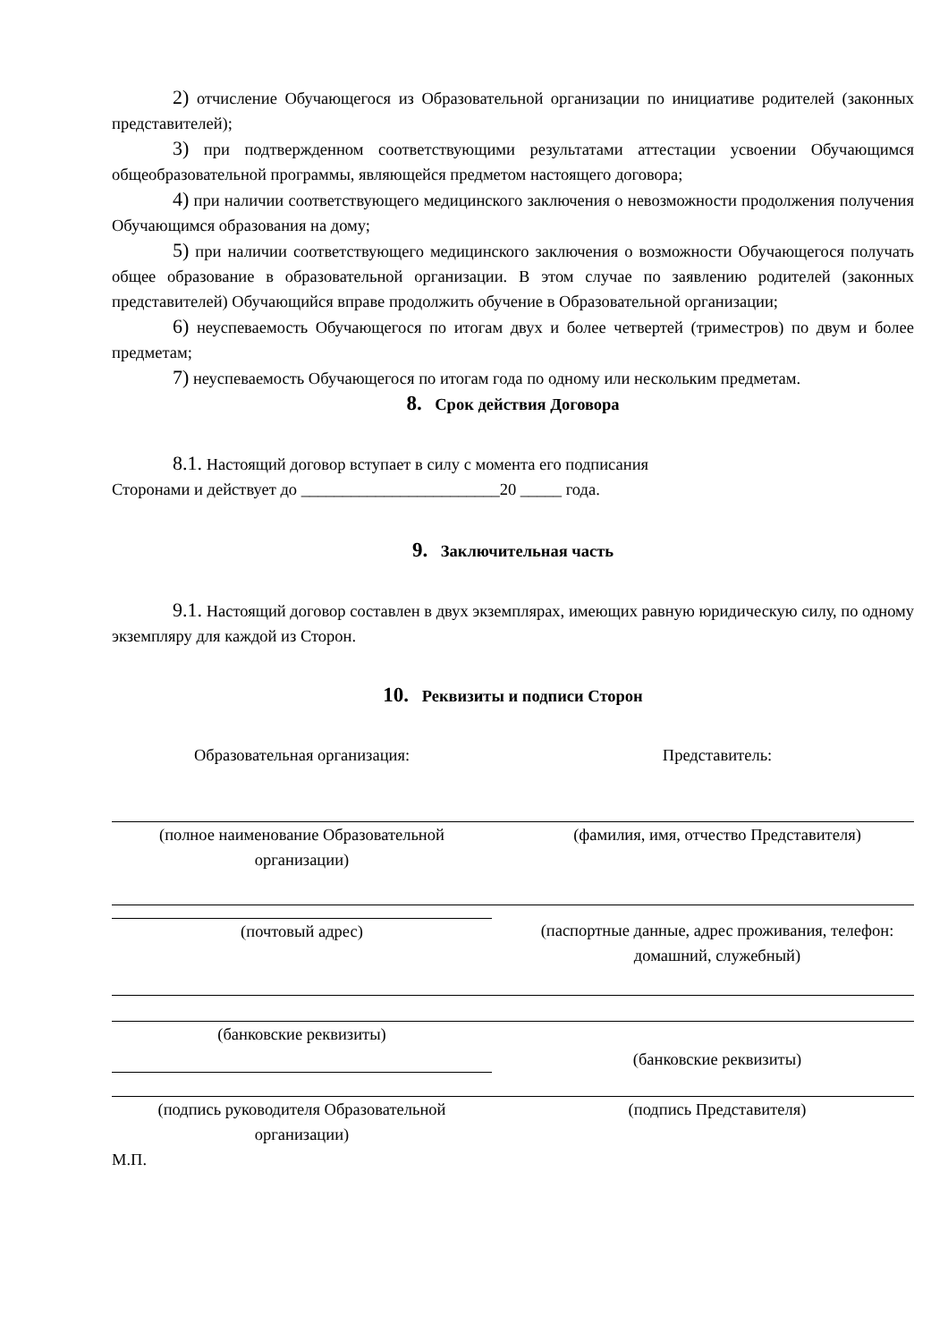2) отчисление Обучающегося из Образовательной организации по инициативе родителей (законных представителей);
3) при подтвержденном соответствующими результатами аттестации усвоении Обучающимся общеобразовательной программы, являющейся предметом настоящего договора;
4) при наличии соответствующего медицинского заключения о невозможности продолжения получения Обучающимся образования на дому;
5) при наличии соответствующего медицинского заключения о возможности Обучающегося получать общее образование в образовательной организации. В этом случае по заявлению родителей (законных представителей) Обучающийся вправе продолжить обучение в Образовательной организации;
6) неуспеваемость Обучающегося по итогам двух и более четвертей (триместров) по двум и более предметам;
7) неуспеваемость Обучающегося по итогам года по одному или нескольким предметам.
8. Срок действия Договора
8.1. Настоящий договор вступает в силу с момента его подписания
Сторонами и действует до ________________________20 _____ года.
9. Заключительная часть
9.1. Настоящий договор составлен в двух экземплярах, имеющих равную юридическую силу, по одному экземпляру для каждой из Сторон.
10. Реквизиты и подписи Сторон
Образовательная организация: Представитель:
(полное наименование Образовательной организации)
(фамилия, имя, отчество Представителя)
(почтовый адрес) (паспортные данные, адрес проживания, телефон: домашний, служебный)
(банковские реквизиты)
(банковские реквизиты)
(подпись руководителя Образовательной организации)
(подпись Представителя)
М.П.